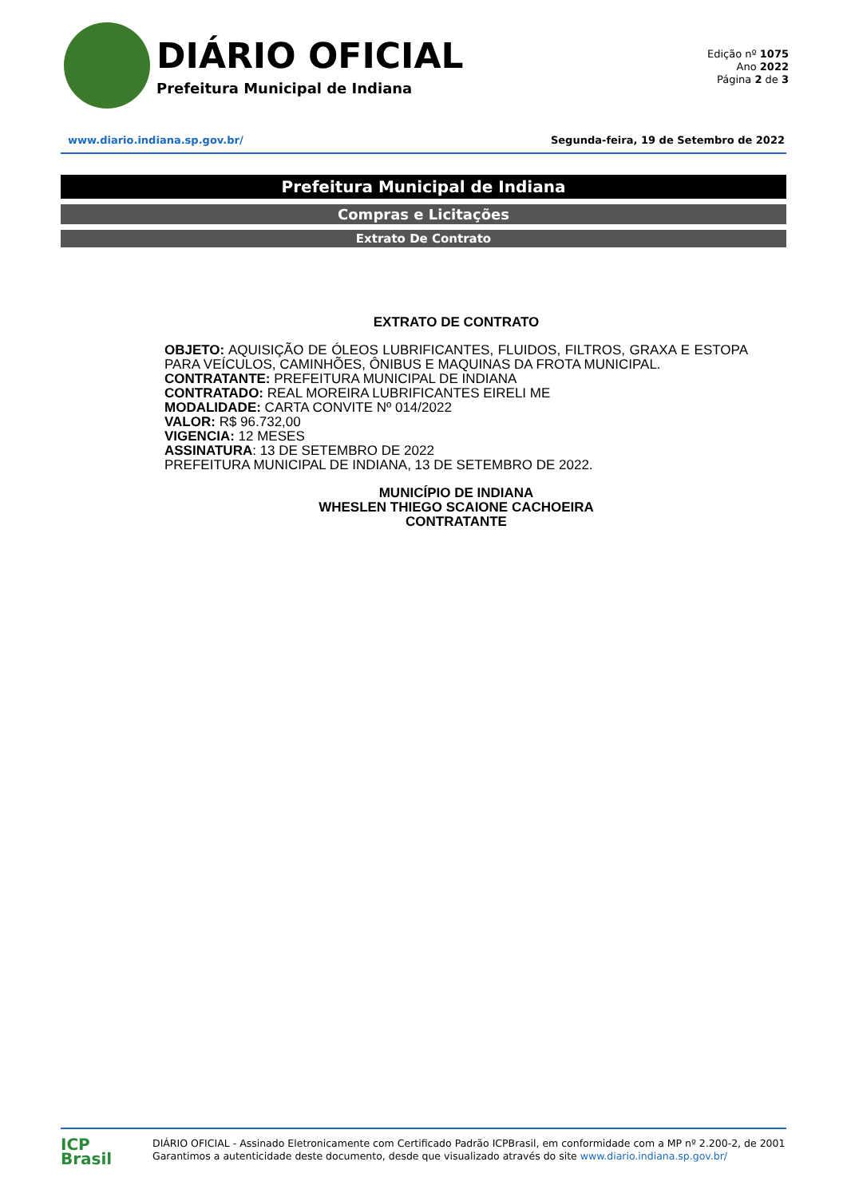DIÁRIO OFICIAL
Prefeitura Municipal de Indiana
Edição nº 1075
Ano 2022
Página 2 de 3
www.diario.indiana.sp.gov.br/ Segunda-feira, 19 de Setembro de 2022
Prefeitura Municipal de Indiana
Compras e Licitações
Extrato De Contrato
EXTRATO DE CONTRATO
OBJETO: AQUISIÇÃO DE ÓLEOS LUBRIFICANTES, FLUIDOS, FILTROS, GRAXA E ESTOPA PARA VEÍCULOS, CAMINHÕES, ÔNIBUS E MAQUINAS DA FROTA MUNICIPAL.
CONTRATANTE: PREFEITURA MUNICIPAL DE INDIANA
CONTRATADO: REAL MOREIRA LUBRIFICANTES EIRELI ME
MODALIDADE: CARTA CONVITE Nº 014/2022
VALOR: R$ 96.732,00
VIGENCIA: 12 MESES
ASSINATURA: 13 DE SETEMBRO DE 2022
PREFEITURA MUNICIPAL DE INDIANA, 13 DE SETEMBRO DE 2022.
MUNICÍPIO DE INDIANA
WHESLEN THIEGO SCAIONE CACHOEIRA
CONTRATANTE
ICP
Brasil
DIÁRIO OFICIAL - Assinado Eletronicamente com Certificado Padrão ICPBrasil, em conformidade com a MP nº 2.200-2, de 2001
Garantimos a autenticidade deste documento, desde que visualizado através do site www.diario.indiana.sp.gov.br/